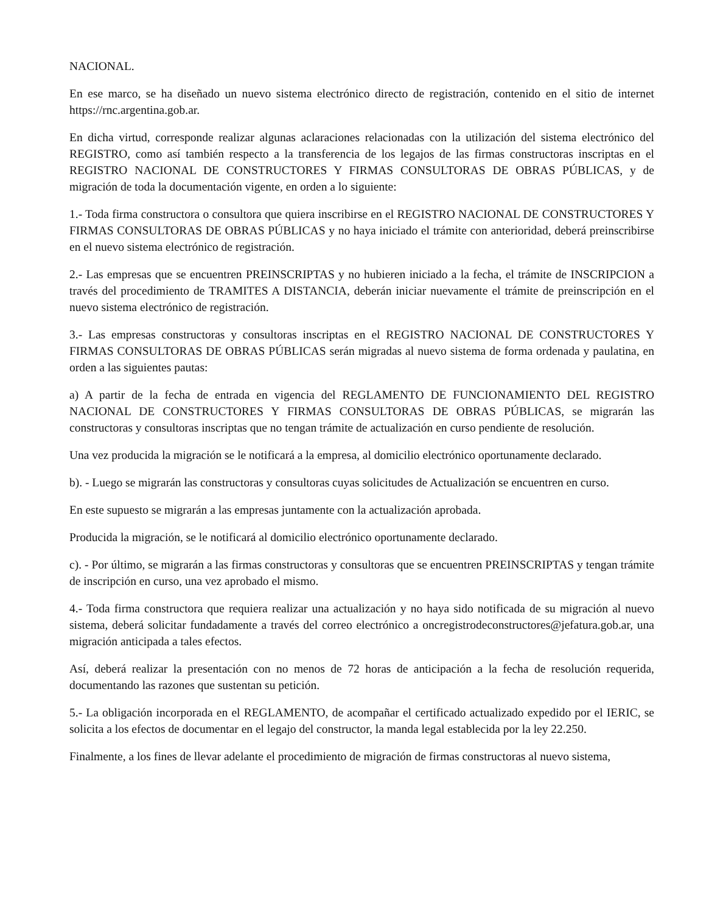NACIONAL.
En ese marco, se ha diseñado un nuevo sistema electrónico directo de registración, contenido en el sitio de internet https://rnc.argentina.gob.ar.
En dicha virtud, corresponde realizar algunas aclaraciones relacionadas con la utilización del sistema electrónico del REGISTRO, como así también respecto a la transferencia de los legajos de las firmas constructoras inscriptas en el REGISTRO NACIONAL DE CONSTRUCTORES Y FIRMAS CONSULTORAS DE OBRAS PÚBLICAS, y de migración de toda la documentación vigente, en orden a lo siguiente:
1.- Toda firma constructora o consultora que quiera inscribirse en el REGISTRO NACIONAL DE CONSTRUCTORES Y FIRMAS CONSULTORAS DE OBRAS PÚBLICAS y no haya iniciado el trámite con anterioridad, deberá preinscribirse en el nuevo sistema electrónico de registración.
2.- Las empresas que se encuentren PREINSCRIPTAS y no hubieren iniciado a la fecha, el trámite de INSCRIPCION a través del procedimiento de TRAMITES A DISTANCIA, deberán iniciar nuevamente el trámite de preinscripción en el nuevo sistema electrónico de registración.
3.- Las empresas constructoras y consultoras inscriptas en el REGISTRO NACIONAL DE CONSTRUCTORES Y FIRMAS CONSULTORAS DE OBRAS PÚBLICAS serán migradas al nuevo sistema de forma ordenada y paulatina, en orden a las siguientes pautas:
a) A partir de la fecha de entrada en vigencia del REGLAMENTO DE FUNCIONAMIENTO DEL REGISTRO NACIONAL DE CONSTRUCTORES Y FIRMAS CONSULTORAS DE OBRAS PÚBLICAS, se migrarán las constructoras y consultoras inscriptas que no tengan trámite de actualización en curso pendiente de resolución.
Una vez producida la migración se le notificará a la empresa, al domicilio electrónico oportunamente declarado.
b). - Luego se migrarán las constructoras y consultoras cuyas solicitudes de Actualización se encuentren en curso.
En este supuesto se migrarán a las empresas juntamente con la actualización aprobada.
Producida la migración, se le notificará al domicilio electrónico oportunamente declarado.
c). - Por último, se migrarán a las firmas constructoras y consultoras que se encuentren PREINSCRIPTAS y tengan trámite de inscripción en curso, una vez aprobado el mismo.
4.- Toda firma constructora que requiera realizar una actualización y no haya sido notificada de su migración al nuevo sistema, deberá solicitar fundadamente a través del correo electrónico a oncregistrodeconstructores@jefatura.gob.ar, una migración anticipada a tales efectos.
Así, deberá realizar la presentación con no menos de 72 horas de anticipación a la fecha de resolución requerida, documentando las razones que sustentan su petición.
5.- La obligación incorporada en el REGLAMENTO, de acompañar el certificado actualizado expedido por el IERIC, se solicita a los efectos de documentar en el legajo del constructor, la manda legal establecida por la ley 22.250.
Finalmente, a los fines de llevar adelante el procedimiento de migración de firmas constructoras al nuevo sistema,